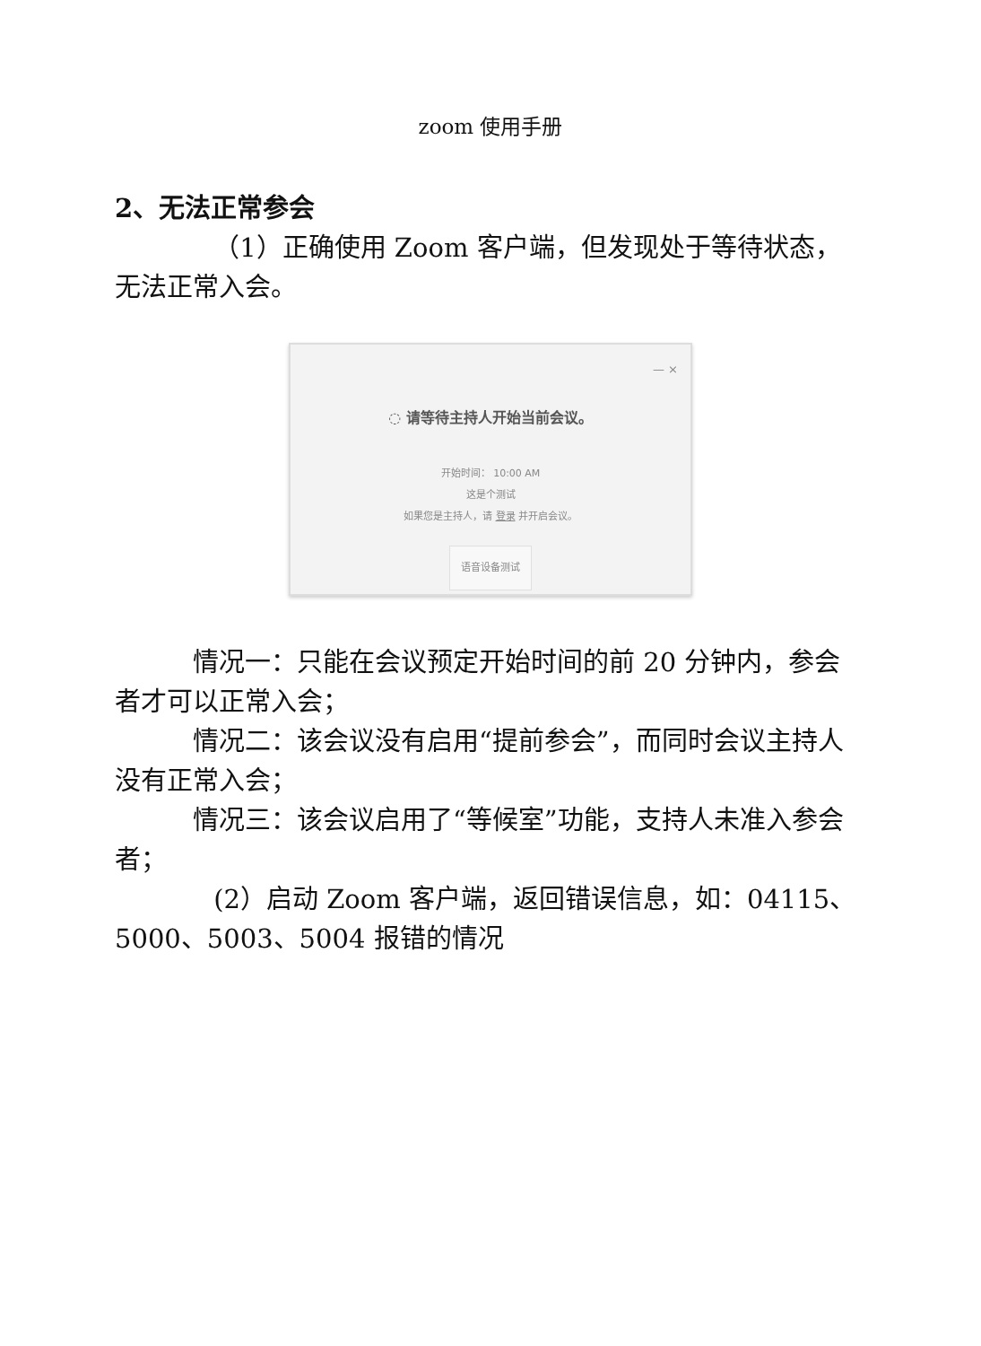zoom 使用手册
2、无法正常参会
（1）正确使用 Zoom 客户端，但发现处于等待状态，无法正常入会。
— ×
◌ 请等待主持人开始当前会议。
开始时间： 10:00 AM
这是个测试
如果您是主持人，请 登录 并开启会议。
语音设备测试
情况一：只能在会议预定开始时间的前 20 分钟内，参会者才可以正常入会；
情况二：该会议没有启用“提前参会”，而同时会议主持人没有正常入会；
情况三：该会议启用了“等候室”功能，支持人未准入参会者；
(2）启动 Zoom 客户端，返回错误信息，如：04115、5000、5003、5004 报错的情况